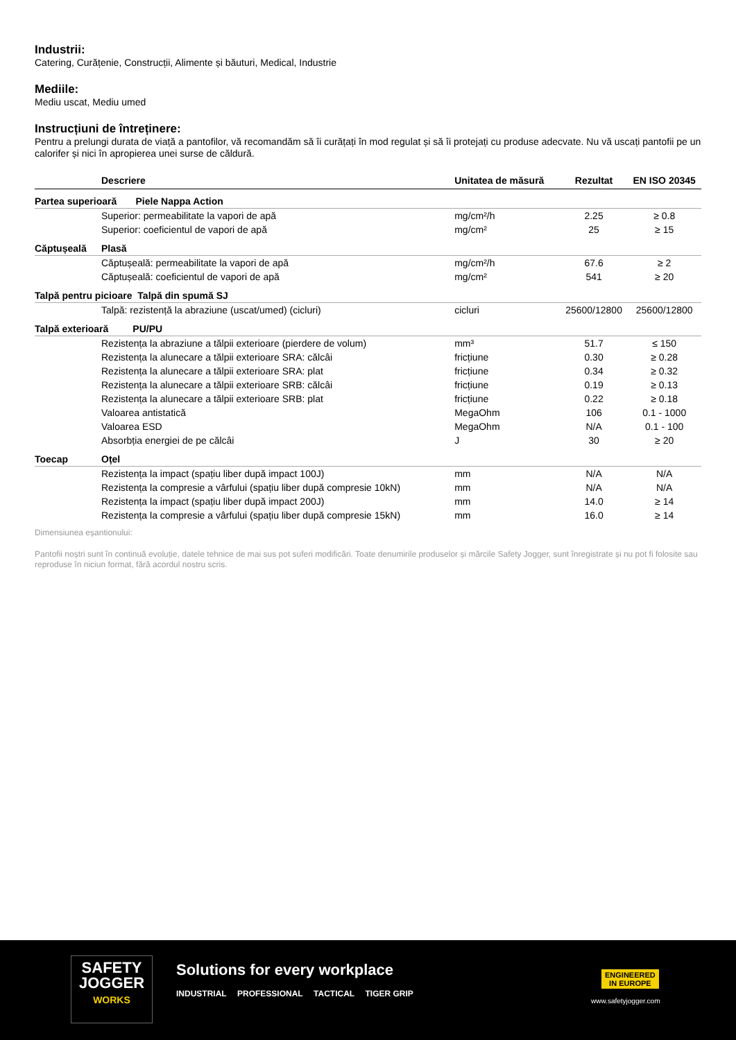Industrii:
Catering, Curățenie, Construcții, Alimente și băuturi, Medical, Industrie
Mediile:
Mediu uscat, Mediu umed
Instrucțiuni de întreținere:
Pentru a prelungi durata de viață a pantofilor, vă recomandăm să îi curățați în mod regulat și să îi protejați cu produse adecvate. Nu vă uscați pantofii pe un calorifer și nici în apropierea unei surse de căldură.
| | Descriere | Unitatea de măsură | Rezultat | EN ISO 20345 |
| --- | --- | --- | --- | --- |
| Partea superioară Piele Nappa Action | | | | |
| | Superior: permeabilitate la vapori de apă | mg/cm²/h | 2.25 | ≥ 0.8 |
| | Superior: coeficientul de vapori de apă | mg/cm² | 25 | ≥ 15 |
| Căptușeală | Plasă | | | |
| | Căptușeală: permeabilitate la vapori de apă | mg/cm²/h | 67.6 | ≥ 2 |
| | Căptușeală: coeficientul de vapori de apă | mg/cm² | 541 | ≥ 20 |
| Talpă pentru picioare Talpă din spumă SJ | | | | |
| | Talpă: rezistență la abraziune (uscat/umed) (cicluri) | cicluri | 25600/12800 | 25600/12800 |
| Talpă exterioară PU/PU | | | | |
| | Rezistența la abraziune a tălpii exterioare (pierdere de volum) | mm³ | 51.7 | ≤ 150 |
| | Rezistența la alunecare a tălpii exterioare SRA: călcâi | fricțiune | 0.30 | ≥ 0.28 |
| | Rezistența la alunecare a tălpii exterioare SRA: plat | fricțiune | 0.34 | ≥ 0.32 |
| | Rezistența la alunecare a tălpii exterioare SRB: călcâi | fricțiune | 0.19 | ≥ 0.13 |
| | Rezistența la alunecare a tălpii exterioare SRB: plat | fricțiune | 0.22 | ≥ 0.18 |
| | Valoarea antistatică | MegaOhm | 106 | 0.1 - 1000 |
| | Valoarea ESD | MegaOhm | N/A | 0.1 - 100 |
| | Absorbția energiei de pe călcâi | J | 30 | ≥ 20 |
| Toecap | Oțel | | | |
| | Rezistența la impact (spațiu liber după impact 100J) | mm | N/A | N/A |
| | Rezistența la compresie a vârfului (spațiu liber după compresie 10kN) | mm | N/A | N/A |
| | Rezistența la impact (spațiu liber după impact 200J) | mm | 14.0 | ≥ 14 |
| | Rezistența la compresie a vârfului (spațiu liber după compresie 15kN) | mm | 16.0 | ≥ 14 |
Dimensiunea eșantionului:
Pantofii noștri sunt în continuă evoluție, datele tehnice de mai sus pot suferi modificări. Toate denumirile produselor și mărcile Safety Jogger, sunt înregistrate și nu pot fi folosite sau reproduse în niciun format, fără acordul nostru scris.
SAFETY
JOGGER
WORKS
Solutions for every workplace
INDUSTRIAL PROFESSIONAL TACTICAL TIGER GRIP
ENGINEERED
IN EUROPE
www.safetyjogger.com